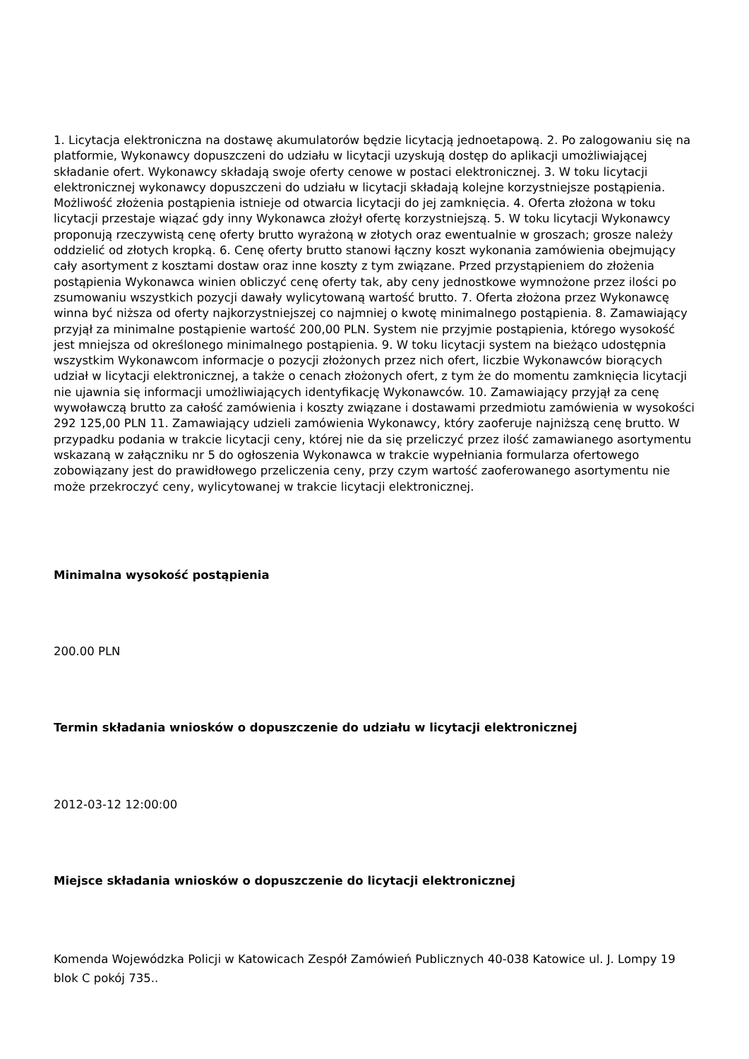1. Licytacja elektroniczna na dostawę akumulatorów będzie licytacją jednoetapową. 2. Po zalogowaniu się na platformie, Wykonawcy dopuszczeni do udziału w licytacji uzyskują dostęp do aplikacji umożliwiającej składanie ofert. Wykonawcy składają swoje oferty cenowe w postaci elektronicznej. 3. W toku licytacji elektronicznej wykonawcy dopuszczeni do udziału w licytacji składają kolejne korzystniejsze postąpienia. Możliwość złożenia postąpienia istnieje od otwarcia licytacji do jej zamknięcia. 4. Oferta złożona w toku licytacji przestaje wiązać gdy inny Wykonawca złożył ofertę korzystniejszą. 5. W toku licytacji Wykonawcy proponują rzeczywistą cenę oferty brutto wyrażoną w złotych oraz ewentualnie w groszach; grosze należy oddzielić od złotych kropką. 6. Cenę oferty brutto stanowi łączny koszt wykonania zamówienia obejmujący cały asortyment z kosztami dostaw oraz inne koszty z tym związane. Przed przystąpieniem do złożenia postąpienia Wykonawca winien obliczyć cenę oferty tak, aby ceny jednostkowe wymnożone przez ilości po zsumowaniu wszystkich pozycji dawały wylicytowaną wartość brutto. 7. Oferta złożona przez Wykonawcę winna być niższa od oferty najkorzystniejszej co najmniej o kwotę minimalnego postąpienia. 8. Zamawiający przyjął za minimalne postąpienie wartość 200,00 PLN. System nie przyjmie postąpienia, którego wysokość jest mniejsza od określonego minimalnego postąpienia. 9. W toku licytacji system na bieżąco udostępnia wszystkim Wykonawcom informacje o pozycji złożonych przez nich ofert, liczbie Wykonawców biorących udział w licytacji elektronicznej, a także o cenach złożonych ofert, z tym że do momentu zamknięcia licytacji nie ujawnia się informacji umożliwiających identyfikację Wykonawców. 10. Zamawiający przyjął za cenę wywoławczą brutto za całość zamówienia i koszty związane i dostawami przedmiotu zamówienia w wysokości 292 125,00 PLN 11. Zamawiający udzieli zamówienia Wykonawcy, który zaoferuje najniższą cenę brutto. W przypadku podania w trakcie licytacji ceny, której nie da się przeliczyć przez ilość zamawianego asortymentu wskazaną w załączniku nr 5 do ogłoszenia Wykonawca w trakcie wypełniania formularza ofertowego zobowiązany jest do prawidłowego przeliczenia ceny, przy czym wartość zaoferowanego asortymentu nie może przekroczyć ceny, wylicytowanej w trakcie licytacji elektronicznej.
Minimalna wysokość postąpienia
200.00 PLN
Termin składania wniosków o dopuszczenie do udziału w licytacji elektronicznej
2012-03-12 12:00:00
Miejsce składania wniosków o dopuszczenie do licytacji elektronicznej
Komenda Wojewódzka Policji w Katowicach Zespół Zamówień Publicznych 40-038 Katowice ul. J. Lompy 19 blok C pokój 735..